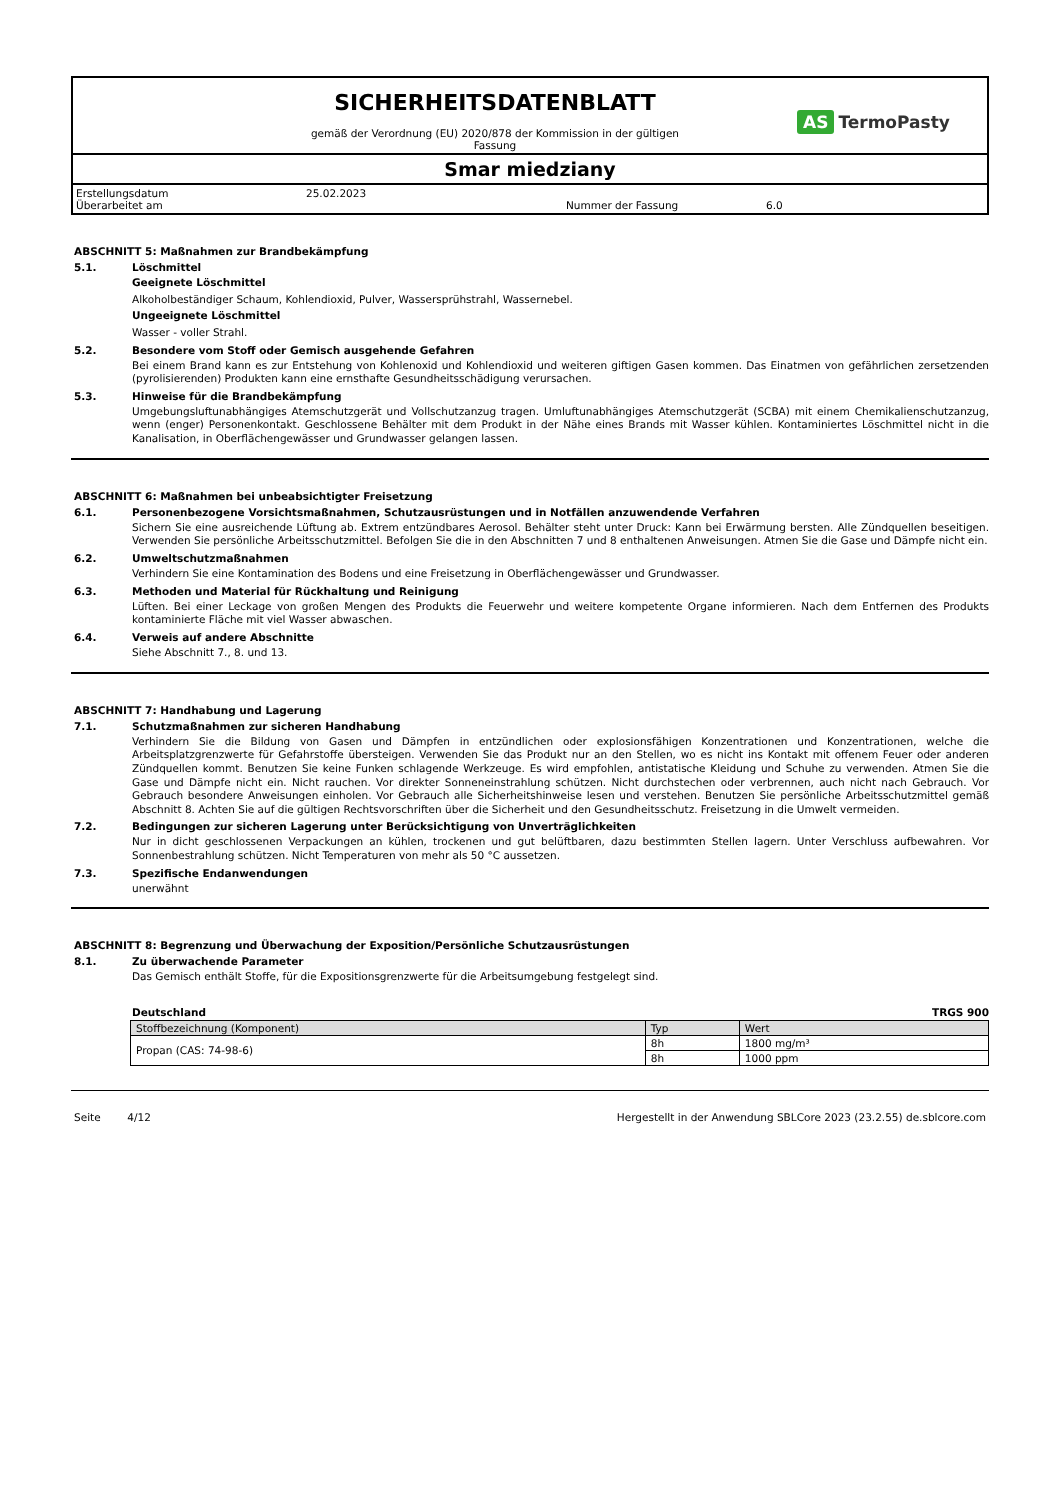SICHERHEITSDATENBLATT
gemäß der Verordnung (EU) 2020/878 der Kommission in der gültigen
Fassung
AS TermoPasty
Smar miedziany
Erstellungsdatum
25.02.2023
Überarbeitet am
Nummer der Fassung
6.0
ABSCHNITT 5: Maßnahmen zur Brandbekämpfung
5.1. Löschmittel
Geeignete Löschmittel
Alkoholbeständiger Schaum, Kohlendioxid, Pulver, Wassersprühstrahl, Wassernebel.
Ungeeignete Löschmittel
Wasser - voller Strahl.
5.2. Besondere vom Stoff oder Gemisch ausgehende Gefahren
Bei einem Brand kann es zur Entstehung von Kohlenoxid und Kohlendioxid und weiteren giftigen Gasen kommen. Das Einatmen von gefährlichen zersetzenden (pyrolisierenden) Produkten kann eine ernsthafte Gesundheitsschädigung verursachen.
5.3. Hinweise für die Brandbekämpfung
Umgebungsluftunabhängiges Atemschutzgerät und Vollschutzanzug tragen. Umluftunabhängiges Atemschutzgerät (SCBA) mit einem Chemikalienschutzanzug, wenn (enger) Personenkontakt. Geschlossene Behälter mit dem Produkt in der Nähe eines Brands mit Wasser kühlen. Kontaminiertes Löschmittel nicht in die Kanalisation, in Oberflächengewässer und Grundwasser gelangen lassen.
ABSCHNITT 6: Maßnahmen bei unbeabsichtigter Freisetzung
6.1. Personenbezogene Vorsichtsmaßnahmen, Schutzausrüstungen und in Notfällen anzuwendende Verfahren
Sichern Sie eine ausreichende Lüftung ab. Extrem entzündbares Aerosol. Behälter steht unter Druck: Kann bei Erwärmung bersten. Alle Zündquellen beseitigen. Verwenden Sie persönliche Arbeitsschutzmittel. Befolgen Sie die in den Abschnitten 7 und 8 enthaltenen Anweisungen. Atmen Sie die Gase und Dämpfe nicht ein.
6.2. Umweltschutzmaßnahmen
Verhindern Sie eine Kontamination des Bodens und eine Freisetzung in Oberflächengewässer und Grundwasser.
6.3. Methoden und Material für Rückhaltung und Reinigung
Lüften. Bei einer Leckage von großen Mengen des Produkts die Feuerwehr und weitere kompetente Organe informieren. Nach dem Entfernen des Produkts kontaminierte Fläche mit viel Wasser abwaschen.
6.4. Verweis auf andere Abschnitte
Siehe Abschnitt 7., 8. und 13.
ABSCHNITT 7: Handhabung und Lagerung
7.1. Schutzmaßnahmen zur sicheren Handhabung
Verhindern Sie die Bildung von Gasen und Dämpfen in entzündlichen oder explosionsfähigen Konzentrationen und Konzentrationen, welche die Arbeitsplatzgrenzwerte für Gefahrstoffe übersteigen. Verwenden Sie das Produkt nur an den Stellen, wo es nicht ins Kontakt mit offenem Feuer oder anderen Zündquellen kommt. Benutzen Sie keine Funken schlagende Werkzeuge. Es wird empfohlen, antistatische Kleidung und Schuhe zu verwenden. Atmen Sie die Gase und Dämpfe nicht ein. Nicht rauchen. Vor direkter Sonneneinstrahlung schützen. Nicht durchstechen oder verbrennen, auch nicht nach Gebrauch. Vor Gebrauch besondere Anweisungen einholen. Vor Gebrauch alle Sicherheitshinweise lesen und verstehen. Benutzen Sie persönliche Arbeitsschutzmittel gemäß Abschnitt 8. Achten Sie auf die gültigen Rechtsvorschriften über die Sicherheit und den Gesundheitsschutz. Freisetzung in die Umwelt vermeiden.
7.2. Bedingungen zur sicheren Lagerung unter Berücksichtigung von Unverträglichkeiten
Nur in dicht geschlossenen Verpackungen an kühlen, trockenen und gut belüftbaren, dazu bestimmten Stellen lagern. Unter Verschluss aufbewahren. Vor Sonnenbestrahlung schützen. Nicht Temperaturen von mehr als 50 °C aussetzen.
7.3. Spezifische Endanwendungen
unerwähnt
ABSCHNITT 8: Begrenzung und Überwachung der Exposition/Persönliche Schutzausrüstungen
8.1. Zu überwachende Parameter
Das Gemisch enthält Stoffe, für die Expositionsgrenzwerte für die Arbeitsumgebung festgelegt sind.
Deutschland TRGS 900
| Stoffbezeichnung (Komponent) | Typ | Wert |
| --- | --- | --- |
| Propan (CAS: 74-98-6) | 8h | 1800 mg/m³ |
| | 8h | 1000 ppm |
Seite 4/12 Hergestellt in der Anwendung SBLCore 2023 (23.2.55) de.sblcore.com